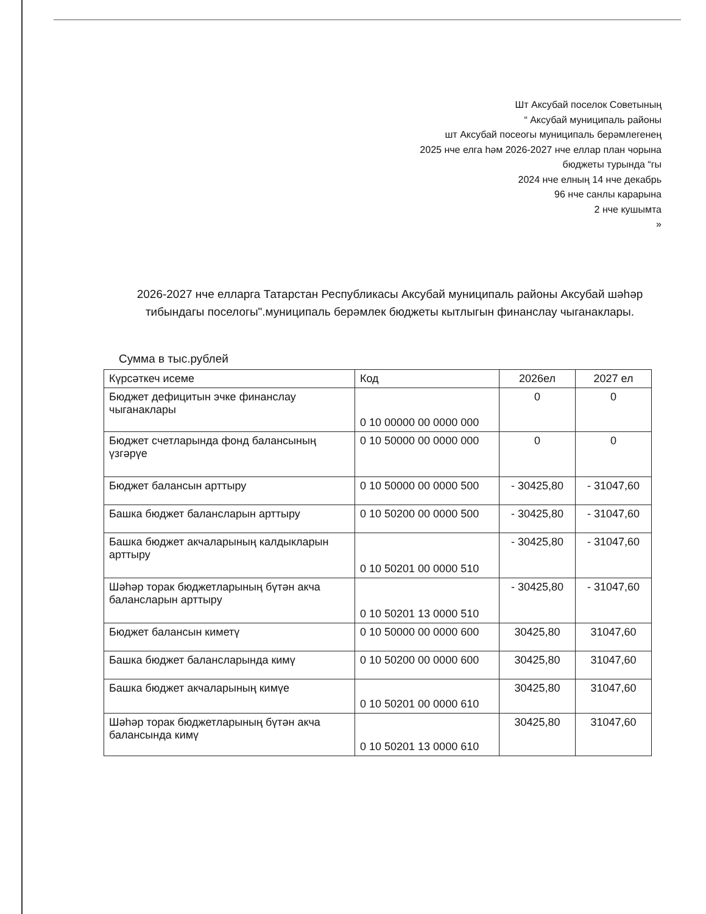Шт Аксубай поселок Советының
“ Аксубай муниципаль районы
шт Аксубай посеогы муниципаль берәмлегенең
2025 нче елга һәм 2026-2027 нче еллар план чорына
бюджеты турында “гы
2024 нче елның 14 нче декабрь
96 нче санлы карарына
2 нче кушымта
»
2026-2027 нче елларга Татарстан Республикасы Аксубай муниципаль районы Аксубай шәһәр тибындагы поселогы".муниципаль берәмлек бюджеты кытлыгын финанслау чыганаклары.
Сумма в тыс.рублей
| Күрсәткеч исеме | Код | 2026ел | 2027 ел |
| --- | --- | --- | --- |
| Бюджет дефицитын эчке финанслау чыганаклары | 0 10 00000 00 0000 000 | 0 | 0 |
| Бюджет счетларында фонд балансының үзгәрүе | 0 10 50000 00 0000 000 | 0 | 0 |
| Бюджет балансын арттыру | 0 10 50000 00 0000 500 | - 30425,80 | - 31047,60 |
| Башка бюджет балансларын арттыру | 0 10 50200 00 0000 500 | - 30425,80 | - 31047,60 |
| Башка бюджет акчаларының калдыкларын арттыру | 0 10 50201 00 0000 510 | - 30425,80 | - 31047,60 |
| Шәһәр торак бюджетларының бүтән акча балансларын арттыру | 0 10 50201 13 0000 510 | - 30425,80 | - 31047,60 |
| Бюджет балансын киметү | 0 10 50000 00 0000 600 | 30425,80 | 31047,60 |
| Башка бюджет балансларында кимү | 0 10 50200 00 0000 600 | 30425,80 | 31047,60 |
| Башка бюджет акчаларының кимүе | 0 10 50201 00 0000 610 | 30425,80 | 31047,60 |
| Шәһәр торак бюджетларының бүтән акча балансында кимү | 0 10 50201 13 0000 610 | 30425,80 | 31047,60 |